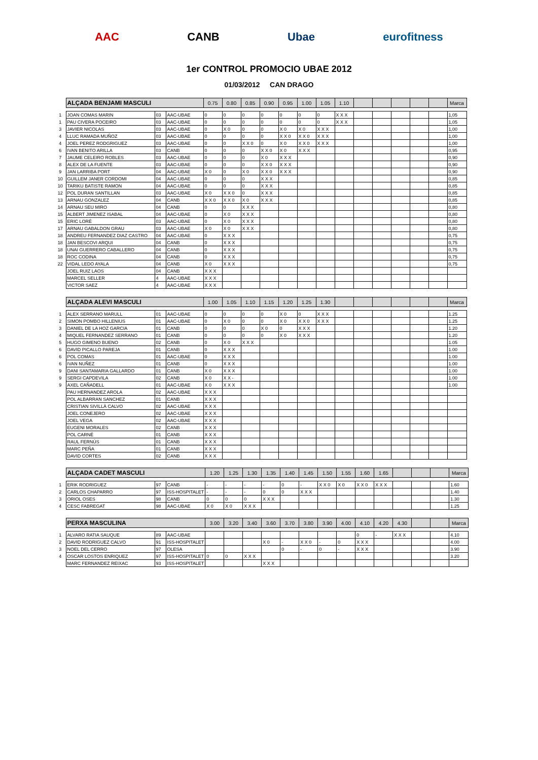AAC CANB Ubae eurofitness
1er CONTROL PROMOCIO UBAE 2012
01/03/2012 CAN DRAGO
| | ALÇADA BENJAMI MASCULI | | | 0.75 | 0.80 | 0.85 | 0.90 | 0.95 | 1.00 | 1.05 | 1.10 | | | | | | Marca |
| 1 | JOAN COMAS MARIN | 03 | AAC-UBAE | 0 | 0 | 0 | 0 | 0 | 0 | 0 | X X X | | | | | | 1,05 |
| 1 | PAU CIVERA POCEIRO | 03 | AAC-UBAE | 0 | 0 | 0 | 0 | 0 | 0 | 0 | X X X | | | | | | 1,05 |
| 3 | JAVIER NICOLAS | 03 | AAC-UBAE | 0 | X 0 | 0 | 0 | X 0 | X 0 | X X X | | | | | | | 1,00 |
| 4 | LLUC RAMADA MUÑOZ | 03 | AAC-UBAE | 0 | 0 | 0 | 0 | X X 0 | X X 0 | X X X | | | | | | | 1,00 |
| 4 | JOEL PEREZ RODGRIGUEZ | 03 | AAC-UBAE | 0 | 0 | X X 0 | 0 | X 0 | X X 0 | X X X | | | | | | | 1,00 |
| 6 | IVAN BENITO ARILLA | 03 | CANB | 0 | 0 | 0 | X X 0 | X 0 | X X X | | | | | | | | 0,95 |
| 7 | JAUME CELEIRO ROBLES | 03 | AAC-UBAE | 0 | 0 | 0 | X 0 | X X X | | | | | | | | | 0,90 |
| 8 | ALEX DE LA FUENTE | 03 | AAC-UBAE | 0 | 0 | 0 | X X 0 | X X X | | | | | | | | | 0,90 |
| 9 | JAN LARRIBA PORT | 04 | AAC-UBAE | X 0 | 0 | X 0 | X X 0 | X X X | | | | | | | | | 0,90 |
| 10 | GUILLEM JANER CORDOMI | 04 | AAC-UBAE | 0 | 0 | 0 | X X X | | | | | | | | | | 0,85 |
| 10 | TARIKU BATISTE RAMON | 04 | AAC-UBAE | 0 | 0 | 0 | X X X | | | | | | | | | | 0,85 |
| 12 | POL DURAN SANTILLAN | 03 | AAC-UBAE | X 0 | X X 0 | 0 | X X X | | | | | | | | | | 0,85 |
| 13 | ARNAU GONZALEZ | 04 | CANB | X X 0 | X X 0 | X 0 | X X X | | | | | | | | | | 0,85 |
| 14 | ARNAU SEU MIRO | 04 | CANB | 0 | 0 | X X X | | | | | | | | | | | 0,80 |
| 15 | ALBERT JIMENEZ ISABAL | 04 | AAC-UBAE | 0 | X 0 | X X X | | | | | | | | | | | 0,80 |
| 15 | ERIC LORÉ | 03 | AAC-UBAE | 0 | X 0 | X X X | | | | | | | | | | | 0,80 |
| 17 | ARNAU GABALDON GRAU | 03 | AAC-UBAE | X 0 | X 0 | X X X | | | | | | | | | | | 0,80 |
| 18 | ANDREU FERNANDEZ DIAZ CASTRO | 04 | AAC-UBAE | 0 | X X X | | | | | | | | | | | | 0,75 |
| 18 | JAN BESCOVI ARQUI | 04 | CANB | 0 | X X X | | | | | | | | | | | | 0,75 |
| 18 | UNAI GUERRERO CABALLERO | 04 | CANB | 0 | X X X | | | | | | | | | | | | 0,75 |
| 18 | ROC CODINA | 04 | CANB | 0 | X X X | | | | | | | | | | | | 0,75 |
| 22 | VIDAL LEDO AYALA | 04 | CANB | X 0 | X X X | | | | | | | | | | | | 0,75 |
| | JOEL RUIZ LAOS | 04 | CANB | X X X | | | | | | | | | | | | | |
| | MARCEL SELLER | 4 | AAC-UBAE | X X X | | | | | | | | | | | | | |
| | VICTOR SAEZ | 4 | AAC-UBAE | X X X | | | | | | | | | | | | | |
| | ALÇADA ALEVI MASCULI | | | 1.00 | 1.05 | 1.10 | 1.15 | 1.20 | 1.25 | 1.30 | | | | | | | Marca |
| 1 | ALEX SERRANO MARULL | 01 | AAC-UBAE | 0 | 0 | 0 | 0 | X 0 | 0 | X X X | | | | | | | 1.25 |
| 2 | SIMON POMBO HILLENIUS | 01 | AAC-UBAE | 0 | X 0 | 0 | 0 | X 0 | X X 0 | X X X | | | | | | | 1.25 |
| 3 | DANIEL DE LA HOZ GARCIA | 01 | CANB | 0 | 0 | 0 | X 0 | 0 | X X X | | | | | | | | 1.20 |
| 4 | MIQUEL FERNANDEZ SERRANO | 01 | CANB | 0 | 0 | 0 | 0 | X 0 | X X X | | | | | | | | 1.20 |
| 5 | HUGO GIMENO BUENO | 02 | CANB | 0 | X 0 | X X X | | | | | | | | | | | 1.05 |
| 6 | DAVID PICALLO PAREJA | 01 | CANB | 0 | X X X | | | | | | | | | | | | 1.00 |
| 6 | POL COMAS | 01 | AAC-UBAE | 0 | X X X | | | | | | | | | | | | 1.00 |
| 6 | IVAN NUÑEZ | 01 | CANB | 0 | X X X | | | | | | | | | | | | 1.00 |
| 9 | DANI SANTAMARIA GALLARDO | 01 | CANB | X 0 | X X X | | | | | | | | | | | | 1.00 |
| 9 | SERGI CAPDEVILA | 02 | CANB | X 0 | X X - | | | | | | | | | | | | 1.00 |
| 9 | AXEL CAÑADELL | 01 | AAC-UBAE | X 0 | X X X | | | | | | | | | | | | 1.00 |
| | PAU HERNANDEZ AROLA | 02 | AAC-UBAE | X X X | | | | | | | | | | | | | |
| | POL ALBARRAN SANCHEZ | 01 | CANB | X X X | | | | | | | | | | | | | |
| | CRISTIAN SIVILLÀ CALVO | 02 | AAC-UBAE | X X X | | | | | | | | | | | | | |
| | JOEL CONEJERO | 02 | AAC-UBAE | X X X | | | | | | | | | | | | | |
| | JOEL VEGA | 02 | AAC-UBAE | X X X | | | | | | | | | | | | | |
| | EUGENI MORALES | 02 | CANB | X X X | | | | | | | | | | | | | |
| | POL CARNÉ | 01 | CANB | X X X | | | | | | | | | | | | | |
| | RAUL FERNÚS | 01 | CANB | X X X | | | | | | | | | | | | | |
| | MARC PEÑA | 01 | CANB | X X X | | | | | | | | | | | | | |
| | DAVID CORTES | 02 | CANB | X X X | | | | | | | | | | | | | |
| | ALÇADA CADET MASCULI | | | 1.20 | 1.25 | 1.30 | 1.35 | 1.40 | 1.45 | 1.50 | 1.55 | 1.60 | 1.65 | | | | Marca |
| 1 | ERIK RODRIGUEZ | 97 | CANB | - | - | - | - | 0 | - | X X 0 | X 0 | X X 0 | X X X | | | | 1.60 |
| 2 | CARLOS CHAPARRO | 97 | ISS-HOSPITALET | - | - | - | 0 | 0 | X X X | | | | | | | | 1.40 |
| 3 | ORIOL OSES | 98 | CANB | 0 | 0 | 0 | X X X | | | | | | | | | | 1.30 |
| 4 | CESC FABREGAT | 98 | AAC-UBAE | X 0 | X 0 | X X X | | | | | | | | | | | 1.25 |
| | PERXA MASCULINA | | | 3.00 | 3.20 | 3.40 | 3.60 | 3.70 | 3.80 | 3.90 | 4.00 | 4.10 | 4.20 | 4.30 | | | Marca |
| 1 | ALVARO RATIA SAUQUE | 89 | AAC-UBAE | | | | | | | | | 0 | - | X X X | | | 4.10 |
| 2 | DAVID RODRIGUEZ CALVO | 91 | ISS-HOSPITALET | | | | X 0 | - | X X 0 | - | 0 | X X X | | | | | 4.00 |
| 3 | NOEL DEL CERRO | 97 | OLESA | | | | | 0 | - | 0 | - | X X X | | | | | 3.90 |
| 4 | OSCAR LOSTOS ENRIQUEZ | 97 | ISS-HOSPITALET | 0 | 0 | X X X | | | | | | | | | | | 3.20 |
| | MARC FERNANDEZ REIXAC | 93 | ISS-HOSPITALET | | | | X X X | | | | | | | | | | |